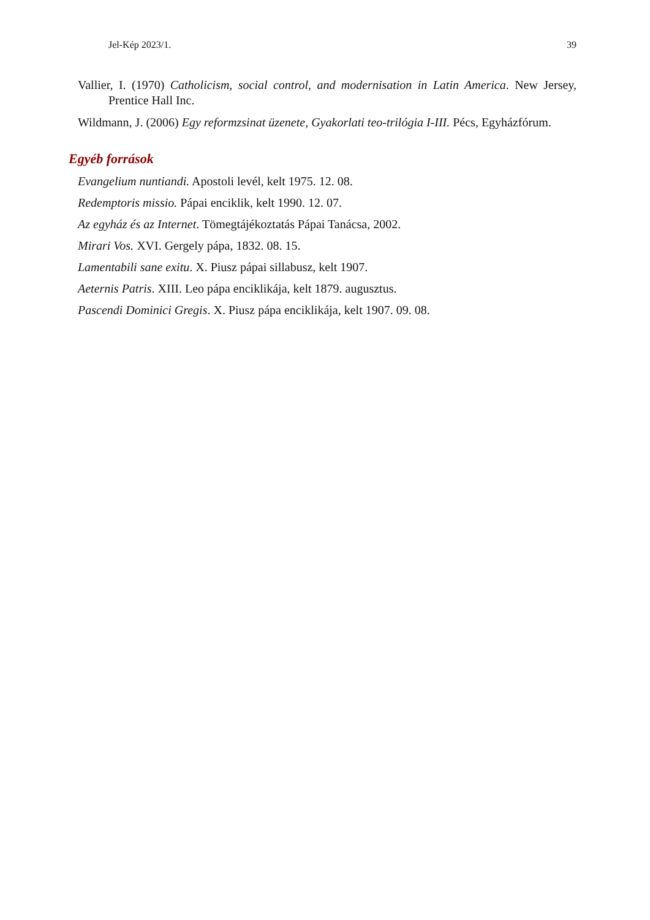Jel-Kép 2023/1. 39
Vallier, I. (1970) Catholicism, social control, and modernisation in Latin America. New Jersey, Prentice Hall Inc.
Wildmann, J. (2006) Egy reformzsinat üzenete, Gyakorlati teo-trilógia I-III. Pécs, Egyházfórum.
Egyéb források
Evangelium nuntiandi. Apostoli levél, kelt 1975. 12. 08.
Redemptoris missio. Pápai enciklik, kelt 1990. 12. 07.
Az egyház és az Internet. Tömegtájékoztatás Pápai Tanácsa, 2002.
Mirari Vos. XVI. Gergely pápa, 1832. 08. 15.
Lamentabili sane exitu. X. Piusz pápai sillabusz, kelt 1907.
Aeternis Patris. XIII. Leo pápa enciklikája, kelt 1879. augusztus.
Pascendi Dominici Gregis. X. Piusz pápa enciklikája, kelt 1907. 09. 08.